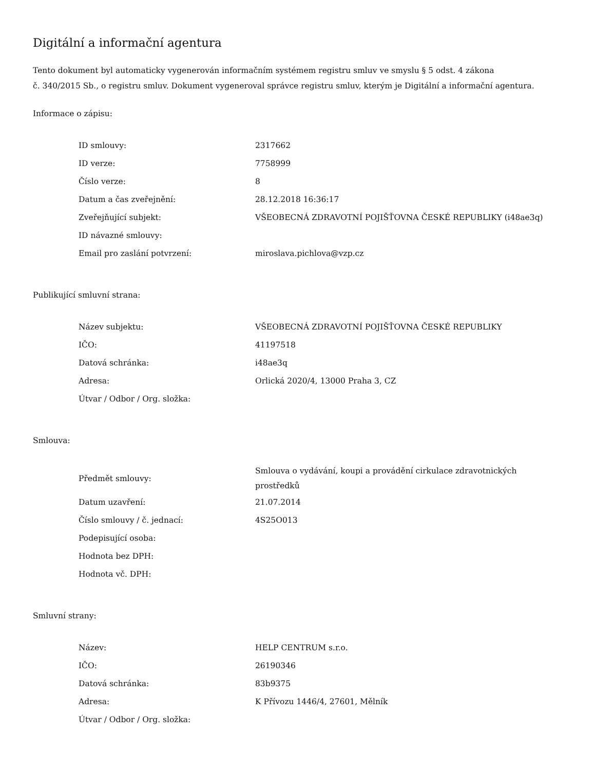Digitální a informační agentura
Tento dokument byl automaticky vygenerován informačním systémem registru smluv ve smyslu § 5 odst. 4 zákona
č. 340/2015 Sb., o registru smluv. Dokument vygeneroval správce registru smluv, kterým je Digitální a informační agentura.
Informace o zápisu:
| ID smlouvy: | 2317662 |
| ID verze: | 7758999 |
| Číslo verze: | 8 |
| Datum a čas zveřejnění: | 28.12.2018 16:36:17 |
| Zveřejňující subjekt: | VŠEOBECNÁ ZDRAVOTNÍ POJIŠŤOVNA ČESKÉ REPUBLIKY (i48ae3q) |
| ID návazné smlouvy: | |
| Email pro zaslání potvrzení: | miroslava.pichlova@vzp.cz |
Publikující smluvní strana:
| Název subjektu: | VŠEOBECNÁ ZDRAVOTNÍ POJIŠŤOVNA ČESKÉ REPUBLIKY |
| IČO: | 41197518 |
| Datová schránka: | i48ae3q |
| Adresa: | Orlická 2020/4, 13000 Praha 3, CZ |
| Útvar / Odbor / Org. složka: | |
Smlouva:
| Předmět smlouvy: | Smlouva o vydávání, koupi a provádění cirkulace zdravotnických prostředků |
| Datum uzavření: | 21.07.2014 |
| Číslo smlouvy / č. jednací: | 4S25O013 |
| Podepisující osoba: | |
| Hodnota bez DPH: | |
| Hodnota vč. DPH: | |
Smluvní strany:
| Název: | HELP CENTRUM s.r.o. |
| IČO: | 26190346 |
| Datová schránka: | 83b9375 |
| Adresa: | K Přívozu 1446/4, 27601, Mělník |
| Útvar / Odbor / Org. složka: | |